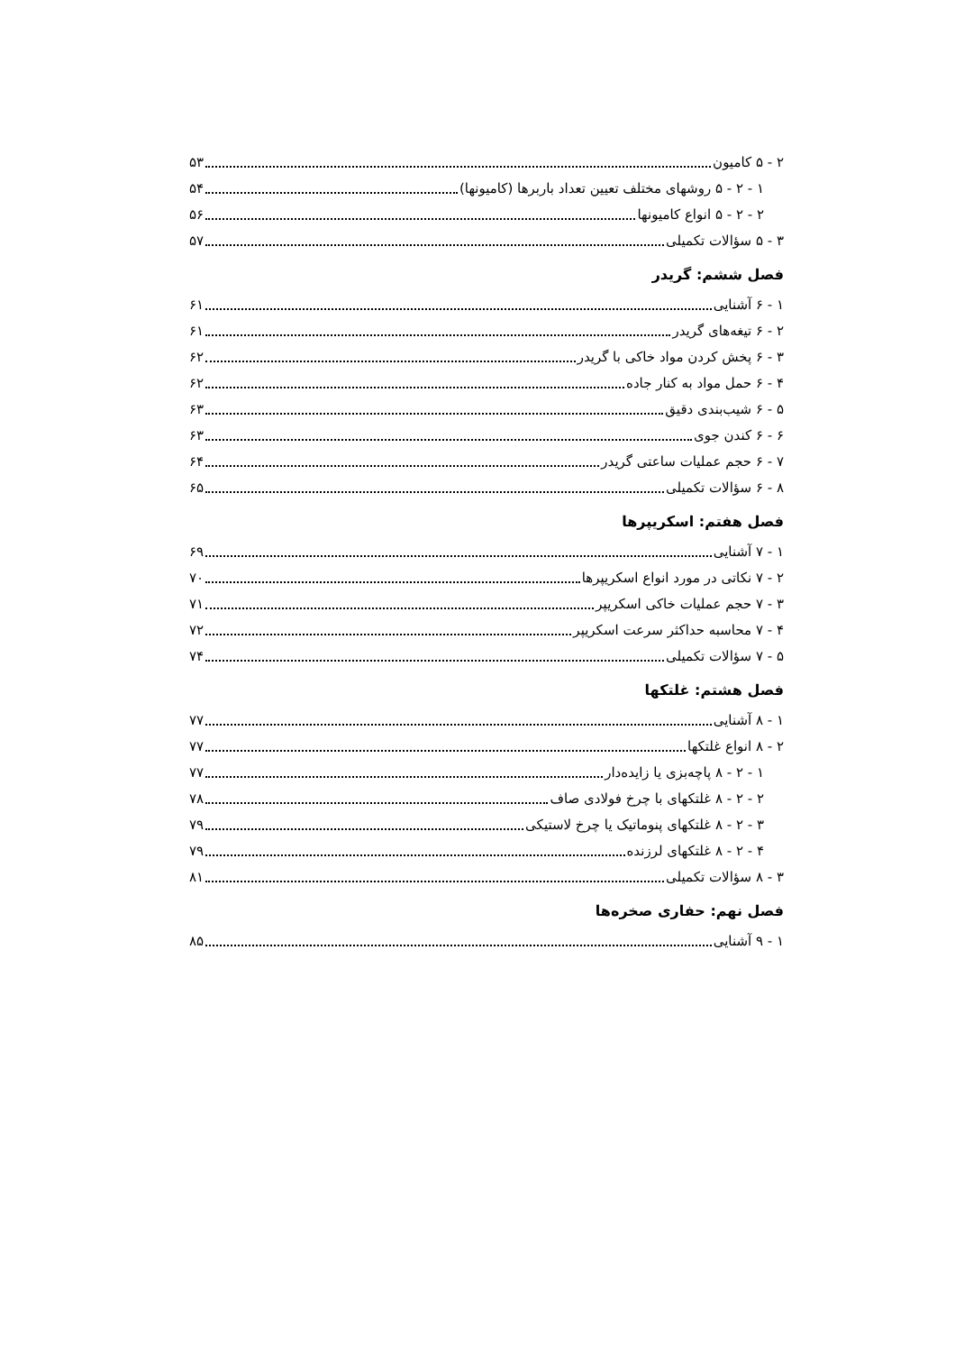۲ - ۵ کامیون ۵۳
۱ - ۲ - ۵ روشهای مختلف تعیین تعداد باربرها (کامیونها) ۵۴
۲ - ۲ - ۵ انواع کامیونها ۵۶
۳ - ۵ سؤالات تکمیلی ۵۷
فصل ششم: گریدر
۱ - ۶ آشنایی ۶۱
۲ - ۶ تیغه‌های گریدر ۶۱
۳ - ۶ پخش کردن مواد خاکی با گریدر ۶۲
۴ - ۶ حمل مواد به کنار جاده ۶۲
۵ - ۶ شیب‌بندی دقیق ۶۳
۶ - ۶ کندن جوی ۶۳
۷ - ۶ حجم عملیات ساعتی گریدر ۶۴
۸ - ۶ سؤالات تکمیلی ۶۵
فصل هفتم: اسکریپرها
۱ - ۷ آشنایی ۶۹
۲ - ۷ نکاتی در مورد انواع اسکریپرها ۷۰
۳ - ۷ حجم عملیات خاکی اسکریپر ۷۱
۴ - ۷ محاسبه حداکثر سرعت اسکریپر ۷۲
۵ - ۷ سؤالات تکمیلی ۷۴
فصل هشتم: غلتکها
۱ - ۸ آشنایی ۷۷
۲ - ۸ انواع غلتکها ۷۷
۱ - ۲ - ۸ پاچه‌بزی یا زایده‌دار ۷۷
۲ - ۲ - ۸ غلتکهای با چرخ فولادی صاف ۷۸
۳ - ۲ - ۸ غلتکهای پنوماتیک یا چرخ لاستیکی ۷۹
۴ - ۲ - ۸ غلتکهای لرزنده ۷۹
۳ - ۸ سؤالات تکمیلی ۸۱
فصل نهم: حفاری صخره‌ها
۱ - ۹ آشنایی ۸۵